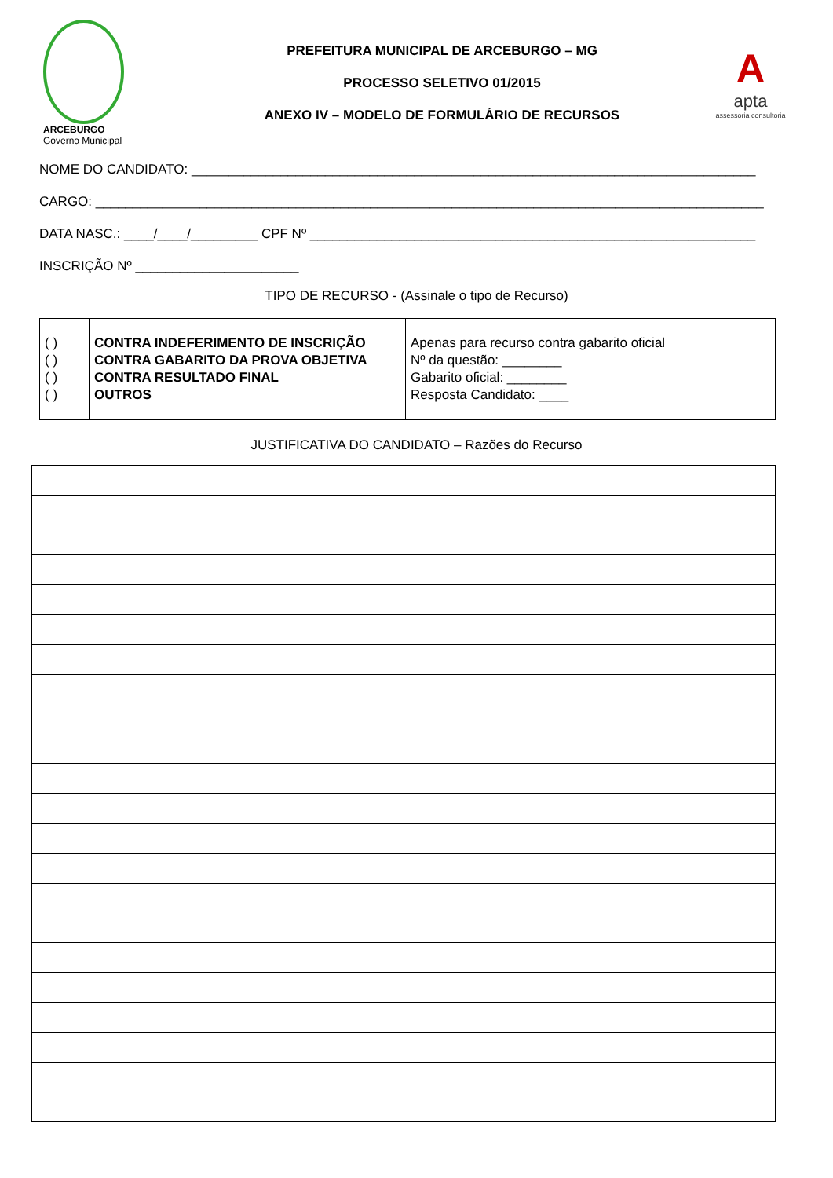ARCEBURGO
Governo Municipal
PREFEITURA MUNICIPAL DE ARCEBURGO – MG
PROCESSO SELETIVO 01/2015
ANEXO IV – MODELO DE FORMULÁRIO DE RECURSOS
A
apta
assessoria consultoria
NOME DO CANDIDATO: ____________________________________________________________________________
CARGO: __________________________________________________________________________________________
DATA NASC.: ____/____/_________ CPF Nº ____________________________________________________________
INSCRIÇÃO Nº ______________________
TIPO DE RECURSO - (Assinale o tipo de Recurso)
| ( ) ( ) ( ) ( ) | CONTRA INDEFERIMENTO DE INSCRIÇÃO CONTRA GABARITO DA PROVA OBJETIVA CONTRA RESULTADO FINAL OUTROS | Apenas para recurso contra gabarito oficial Nº da questão: ________ Gabarito oficial: ________ Resposta Candidato: ____ |
JUSTIFICATIVA DO CANDIDATO – Razões do Recurso